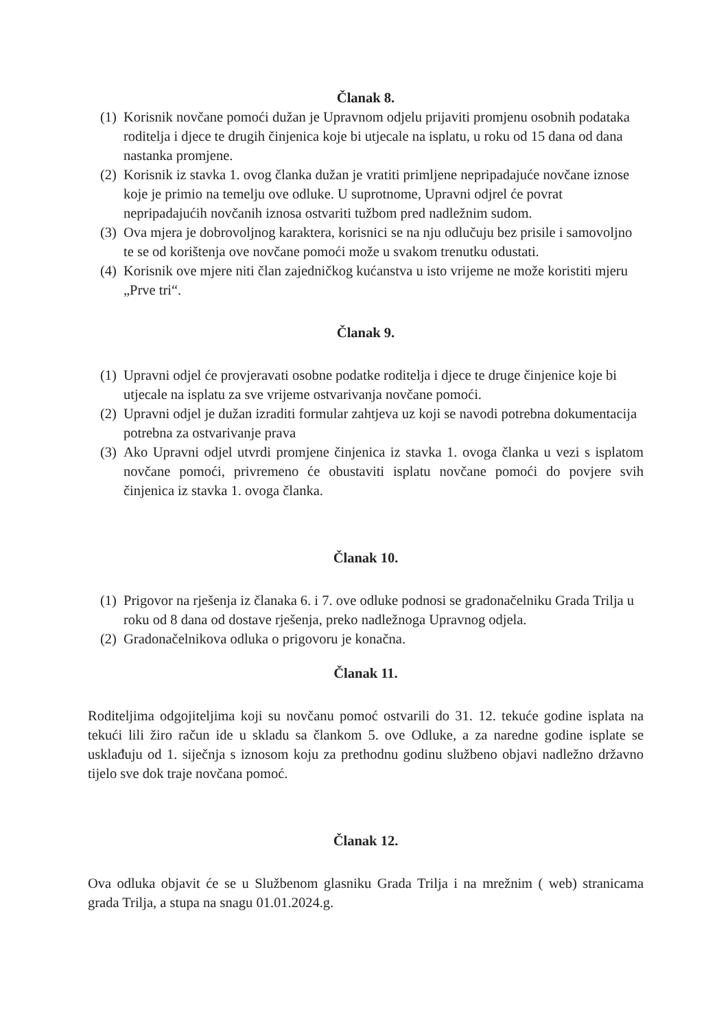Članak 8.
(1) Korisnik novčane pomoći dužan je Upravnom odjelu prijaviti promjenu osobnih podataka roditelja i djece te drugih činjenica koje bi utjecale na isplatu, u roku od 15 dana od dana nastanka promjene.
(2) Korisnik iz stavka 1. ovog članka dužan je vratiti primljene nepripadajuće novčane iznose koje je primio na temelju ove odluke. U suprotnome, Upravni odjrel će povrat nepripadajućih novčanih iznosa ostvariti tužbom pred nadležnim sudom.
(3) Ova mjera je dobrovoljnog karaktera, korisnici se na nju odlučuju bez prisile i samovoljno te se od korištenja ove novčane pomoći može u svakom trenutku odustati.
(4) Korisnik ove mjere niti član zajedničkog kućanstva u isto vrijeme ne može koristiti mjeru „Prve tri“.
Članak 9.
(1) Upravni odjel će provjeravati osobne podatke roditelja i djece te druge činjenice koje bi utjecale na isplatu za sve vrijeme ostvarivanja novčane pomoći.
(2) Upravni odjel je dužan izraditi formular zahtjeva uz koji se navodi potrebna dokumentacija potrebna za ostvarivanje prava
(3) Ako Upravni odjel utvrdi promjene činjenica iz stavka 1. ovoga članka u vezi s isplatom novčane pomoći, privremeno će obustaviti isplatu novčane pomoći do povjere svih činjenica iz stavka 1. ovoga članka.
Članak 10.
(1) Prigovor na rješenja iz članaka 6. i 7. ove odluke podnosi se gradonačelniku Grada Trilja u roku od 8 dana od dostave rješenja, preko nadležnoga Upravnog odjela.
(2) Gradonačelnikova odluka o prigovoru je konačna.
Članak 11.
Roditeljima odgojiteljima koji su novčanu pomoć ostvarili do 31. 12. tekuće godine isplata na tekući lili žiro račun ide u skladu sa člankom 5. ove Odluke, a za naredne godine isplate se usklađuju od 1. siječnja s iznosom koju za prethodnu godinu službeno objavi nadležno državno tijelo sve dok traje novčana pomoć.
Članak 12.
Ova odluka objavit će se u Službenom glasniku Grada Trilja i na mrežnim ( web) stranicama grada Trilja, a stupa na snagu 01.01.2024.g.